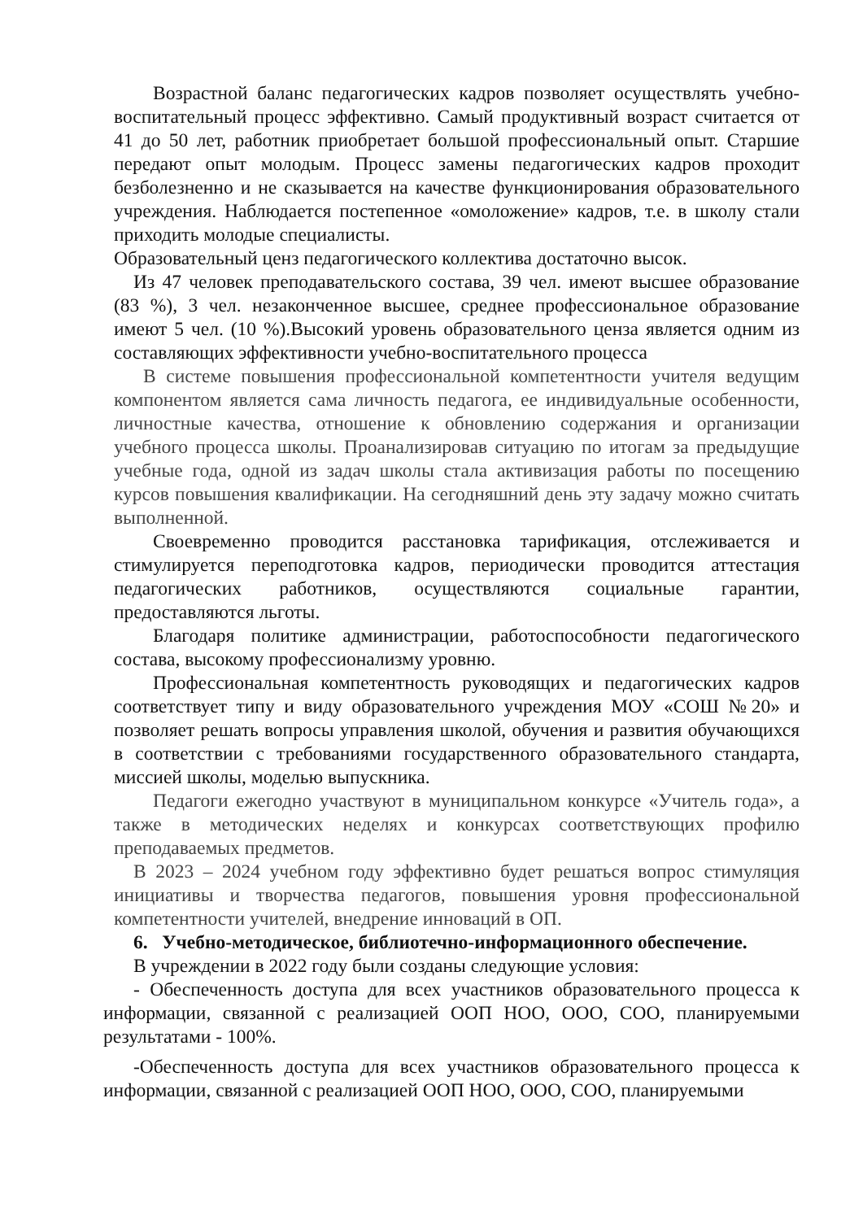Возрастной баланс педагогических кадров позволяет осуществлять учебно- воспитательный процесс эффективно. Самый продуктивный возраст считается от 41 до 50 лет, работник приобретает большой профессиональный опыт. Старшие передают опыт молодым. Процесс замены педагогических кадров проходит безболезненно и не сказывается на качестве функционирования образовательного учреждения. Наблюдается постепенное «омоложение» кадров, т.е. в школу стали приходить молодые специалисты.
Образовательный ценз педагогического коллектива достаточно высок.
Из 47 человек преподавательского состава, 39 чел. имеют высшее образование (83 %), 3 чел. незаконченное высшее, среднее профессиональное образование имеют 5 чел. (10 %).Высокий уровень образовательного ценза является одним из составляющих эффективности учебно-воспитательного процесса
В системе повышения профессиональной компетентности учителя ведущим компонентом является сама личность педагога, ее индивидуальные особенности, личностные качества, отношение к обновлению содержания и организации учебного процесса школы. Проанализировав ситуацию по итогам за предыдущие учебные года, одной из задач школы стала активизация работы по посещению курсов повышения квалификации. На сегодняшний день эту задачу можно считать выполненной.
Своевременно проводится расстановка тарификация, отслеживается и стимулируется переподготовка кадров, периодически проводится аттестация педагогических работников, осуществляются социальные гарантии, предоставляются льготы.
Благодаря политике администрации, работоспособности педагогического состава, высокому профессионализму уровню.
Профессиональная компетентность руководящих и педагогических кадров соответствует типу и виду образовательного учреждения МОУ «СОШ №20» и позволяет решать вопросы управления школой, обучения и развития обучающихся в соответствии с требованиями государственного образовательного стандарта, миссией школы, моделью выпускника.
Педагоги ежегодно участвуют в муниципальном конкурсе «Учитель года», а также в методических неделях и конкурсах соответствующих профилю преподаваемых предметов.
В 2023 – 2024 учебном году эффективно будет решаться вопрос стимуляция инициативы и творчества педагогов, повышения уровня профессиональной компетентности учителей, внедрение инноваций в ОП.
6. Учебно-методическое, библиотечно-информационного обеспечение.
В учреждении в 2022 году были созданы следующие условия:
- Обеспеченность доступа для всех участников образовательного процесса к информации, связанной с реализацией ООП НОО, ООО, СОО, планируемыми результатами - 100%.
-Обеспеченность доступа для всех участников образовательного процесса к информации, связанной с реализацией ООП НОО, ООО, СОО, планируемыми